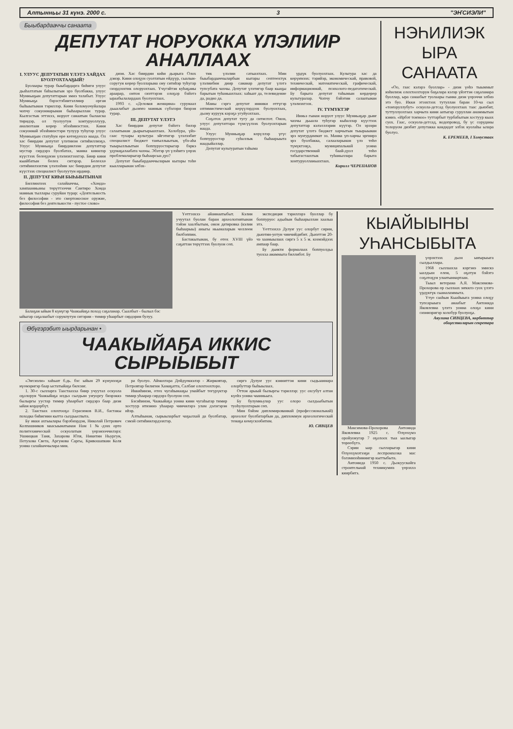Алтынньы 31 күнэ. 2000 с. 3 "ЭҤСИЭЛИ"
Быыбардааччы санаата
ДЕПУТАТ НОРУОККА ҮЛЭЛИИР АНАЛЛААХ
I. УЛУУС ДЕПУТАТЫН ҮЛЭТЭ ХАЙДАХ БУОЛУОХТААҔЫЙ?
Буолаары турар быыбардарга биһиги улуус дьаһалтатын баһылыгын эрэ буолбакка, улуус Мунньаҕын депутаттарын эмиэ талабыт. Улуус Мунньаҕа бэрэстэбиитэллиир орган быһыытынан тэриллэр. Кини боломуочуйалара чопчу сокуоннарынан быһаарыллан турар. Кылгастык эттэххэ, норуот санаатын былааска тиридэр, ол туолуутун хонтуруоллуур, анализтаан көрөр эбээһинэстээх. Кини сокуоннай эбээһинэстэри тулуур туһугар улуус Мунньаҕын статуһун өрө көтөҕүөххэ наада. Ол хас биирдии депутат үлэтинэн ситиһиллиэҕэ. Улуус Мунньаҕа биирдиилээн депутаттар мустар сирдэрэ буолбатах, манна кинилэр күүстээх бөлөҕүнэн үлэлиэхтээхтэр. Биир кини кыайбатын бөлөх ситэрэр. Бөлөххө ситиһиилээхтик үлэлээһин хас биирдии депутат күүстээх специалист буолуутун ирдиир.
II. ДЕПУТАТ КИҺИ БЫҺЫЫТЫНАН
Биллиилээх салайааччы, «Хонда» хампаанньаны төрүттээччи Саитиро Хонда маннык тыллары суруйан турар: «Деятельность без философии - это смертоносное оружие, философия без деятельности - пустое слово»
диэн. Хас биирдии киһи дьарыга Олох дэнэр. Кини олоҕун суолтатын өйдүүр, сыалын-соругун көрөр буолларына ону ситиһэр туһугар сиэрдээхтик олоруохтаах. Үчүгэйтэн куһаҕаны араарар, онтон сиэттэрэн олоҕор бэйэтэ ыраабылалардаах буолуохтаах.
1993 с. «Деловая женщина» сурунаал дьыалабыт дьоҥҥо маннык сүбэлэри биэрэн турар.
III. ДЕПУТАТ ҮЛЭТЭ
Хас биирдии депутат бэйэтэ билэр салаатынан дьарыгырыахтаах. Холобура, үйэ-саас тухары культура эйгэтигэр үлэлээбит специалист бюджет таҥыллыытын, үбэ-аһа тыырыллыытын боппуруостарыгар бэркэ удумаҕалаабата чахчы. Эбэтэр үп үлэһитэ үөрэх проблемаларыгар быһаарсыа дуо?
Депутат быыбардааччыларын кытары тоһө кыалларынан элбэх-
тик үлэлии сатыахтаах. Мин быыбардааччыларбын кытары сөптөөхтүк үлэлиибин диир сананар депутат үлэтэ тупсубата чахчы. Депутат үлэтигэр баар кыаҕы барытын туһаныахтаах: хаһыат да, телевидение да, радио да.
Маны сэргэ депутат инники өттүгэр оптимистическай көрүүлэрдээх буолуохтаах, дьону куруук кэрэҕэ угуйуохтаах.
Соҕотох депутат тугу да ситиспэт. Онон, улуус депутаттара түмсүүлээх буолуохтарын наада.
Улуус Мунньаҕар көрүллэр үгүс боппуруостар суһаллык быһаарыыта наадыйаллар.
Депутат культуратын таһыма
үрдүк буолуохтаах. Культура хас да көрүҥнээх: тэрийэр, экономическай, правовой, техническай, математическай, графическай, информационнай, психолого-педагогическай. Бу барыта депутат таһымын көрдөрөр культуралар. Чопчу бэйэтин салаатынан үлэлиэхтээх.
IV. ТҮМҮКТЭР
Инньэ гынан норуот улуус Мунньаҕар дьиҥ чахчы дьыала туһугар кыһаллар күүстээх депутаттар кэлэлллэрин күүтэр. Ол эрээри депутат үлэтэ бюджет харчытын тыырыынан эрэ муҥурдаммат ээ. Манна үп-харчы эргиирэ эрэ буолбакка, салааларынан үлэ төһө түмүктээҕэ, муниципальнай уонна государственнай баай-дуол төһө табыгастаахтык туһаныллара барыта хонтуруолланыахтаах.
Кирилл ЧЕРЕПАНОВ
НЭҺИЛИЭК ЫРА САНААТА
«Оо, гаас кэлэрэ буоллар» - диэн үөһэ тыыммыт нэһилиэк олохтоохторун баҕалара кэлэр үйэттэн саҕаланара буоллар, ыра санаабыт туолаары гынна диэн үөрэччи элбиэ этэ буо. Икки этээхтээх тутуллан баран 10-ча сыл «тоҥоруллубут» оскуола-детсад буолуохтаах таас дьиэбит, туттуллуохтаах харчыта кини аатыгар суруллан анаммытын кэниэ. «Ирбэт тоҥноо» туттарбыт турбабытын хостуур кыах суох. Гаас, оскуола-детсад, водопровод, бу үс соруданы толоруом диэбит депутакка кандидат элбэх куолаһы ылара буолуо.
К. ЕРЕМЕЕВ, I Хомустаах
Балаҕан ыйын 8 күнүгэр Чаакыйаҕа поход саҕаланар. Сыалбыт - былыл бэс ыйыгар саҕалаабыт сорукпутун ситэрии - тимир уһаарбыт сирдэрин булуу.
Үөттээххэ айаннаатыбыт. Кэлин учуутал буолан баран археологиятынан тэйэн хаалбытым, онон датировка (кэлин быһаарыы) аныгы ньымаларын чөллөөн билбэппин.
Бастакытынан, бу өтөх XVIII үйэ саҕаттан төрүттээх буолуон сөп.
экспедиция тэриллэрэ буоллар бу боппуруос адьаһын быһаарыллан хаалыа этэ.
Үөттээххэ Дулуҥ уус олорбут сирин, дьиэтин-уотун чинчийдибит. Дьиэттэн 20-чэ хаамыылаах сиргэ 5 х 5 м. кээмэйдээх ампаар баар.
Бу дьикти формалаах боппуолдьа туохха анаммыта биллибэт. Бу
Өбүгэрэбит ыырдарынан •
ЧААКЫЙАҔА ИККИС СЫРЫЫБЫТ
«Эҥсиэли» хаһыат б.дь. бэс ыйын 29 күнүнээҕи нүөмэригэр баар ыстатыйаҕа билсиҥ.
1. 30-с сылларга Таастаахха биир учуутал оскуола оҕолорун Чаакыйаҕа илдьэ сылдьан уҥуоргу биэрэккэ былыргы уустар тимир уһаарбыт сирдэрэ баар диэн ыйан көрдөрбүт.
2. Таастаах олохтооҕо Герасимов В.И., бастакы походка биһигини кытта сылдьыспыта.
Бу икки ахтыылары бэрэбиэрдэн, Николай Петрович Колпашников маасыынатынан Нам 1 №-дээх орто политехническай оскуолатын үөрэнээччилэрэ: Ушницкая Таня, Захарова Юля, Никитин Ньургун, Петухова Света, Аргунова Саргы, Кривошапкин Коля уонна салайааччылара мин.
ра буолуо. Аймахтара Дөйдүөккэлэр - Жирковтар, Петровтар билигин Хамаҕатта, Салбаҥ олохтоохторо.
Иккиһинэн, өтөх чугаһынааҕы умайбыт төгүрүктэр тимир уһаарар сирдэрэ буолуон сөп.
Бэсиһинэн, Чаакыйаҕа уонна кини чугаһыгар тимир хостуур итиэннэ уһаарар чинчилэрэ улам дэлэгэрэн иһэр.
Алтыһынан, сырыыларбыт чаҕылхай да буолбатар, сэмэй ситиһиилэрдээхтэр.
сиргэ Дулуҥ уус кэнниттэн кини сыдьааннара олорбуттар быһыылаах.
Оттон арыый былыргы тэриллэр: уус охсубут алтан күөһэ уонна чаанньыга.
Бу булумньулар уус олоро сылдьыбытын туоһулуохтарын сөп.
Мин бэйэм дипломированнай (профессиональнай) археолог буолбатарбын да, дипломмун археологическай темаҕа көмүскээбитим.
Ю. СИВЦЕВ
КЫАЙЫЫНЫ УҺАНСЫБЫТА
Максимова-Прохорова Антонида Яковлевна 1925 с. Өлүөхүмэ оройуонугар 7 оҕолоох тыа ыалыгар төрөөбүтэ.
Сэрии ыар сылларыгар кини Өлүөхүмэтээҕи леспромхозка мас бэлэмнээһиннигэр кыттыбыта.
Антонида 1950 с. Дьокуускайга строительнай техникумҥа үөрэххэ киирбитэ.
үөрэхтээх дьон ыҥырыыга сылдьаллара.
1968 сыллаахха кэргэнэ эмискэ ыалдьан өлөн, 5 оҕотун бэйэтэ соҕотоҕун улаатыннартаан.
Тыыл ветерана А.Я. Максимова-Прохорова өр сыллаах эҥкилэ суох үлэтэ үрдүктүк сыаналаммыта.
Үтүө сааһын Кыайыыга уонна олоҕу тупсарыыга анаабыт Антонида Яковлевна үлэтэ уонна олоҕо кини сиэннэригэр холобур буолуоҕа.
Акулина СИВЦЕВА, көрбөттөр обществоларын секретара